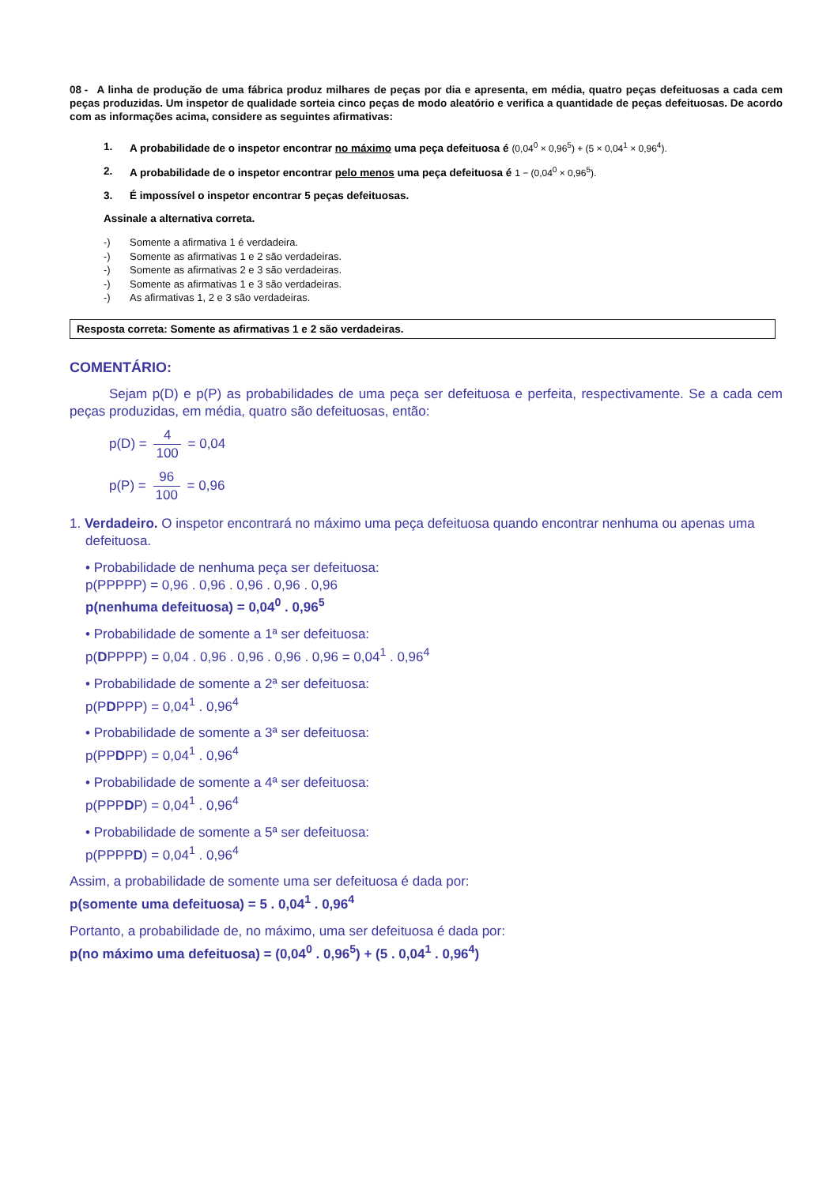08 - A linha de produção de uma fábrica produz milhares de peças por dia e apresenta, em média, quatro peças defeituosas a cada cem peças produzidas. Um inspetor de qualidade sorteia cinco peças de modo aleatório e verifica a quantidade de peças defeituosas. De acordo com as informações acima, considere as seguintes afirmativas:
1. A probabilidade de o inspetor encontrar no máximo uma peça defeituosa é (0,04<sup>0</sup> × 0,96<sup>5</sup>) + (5 × 0,04<sup>1</sup> × 0,96<sup>4</sup>).
2. A probabilidade de o inspetor encontrar pelo menos uma peça defeituosa é 1 − (0,04<sup>0</sup> × 0,96<sup>5</sup>).
3. É impossível o inspetor encontrar 5 peças defeituosas.
Assinale a alternativa correta.
-) Somente a afirmativa 1 é verdadeira.
-) Somente as afirmativas 1 e 2 são verdadeiras.
-) Somente as afirmativas 2 e 3 são verdadeiras.
-) Somente as afirmativas 1 e 3 são verdadeiras.
-) As afirmativas 1, 2 e 3 são verdadeiras.
Resposta correta: Somente as afirmativas 1 e 2 são verdadeiras.
COMENTÁRIO:
Sejam p(D) e p(P) as probabilidades de uma peça ser defeituosa e perfeita, respectivamente. Se a cada cem peças produzidas, em média, quatro são defeituosas, então:
p(D) = 4 100 = 0,04
p(P) = 96 100 = 0,96
1. Verdadeiro. O inspetor encontrará no máximo uma peça defeituosa quando encontrar nenhuma ou apenas uma defeituosa.
• Probabilidade de nenhuma peça ser defeituosa:
p(PPPPP) = 0,96 . 0,96 . 0,96 . 0,96 . 0,96
p(nenhuma defeituosa) = 0,04<sup>0</sup> . 0,96<sup>5</sup>
• Probabilidade de somente a 1ª ser defeituosa:
p(DPPPP) = 0,04 . 0,96 . 0,96 . 0,96 . 0,96 = 0,04<sup>1</sup> . 0,96<sup>4</sup>
• Probabilidade de somente a 2ª ser defeituosa:
p(PDPPP) = 0,04<sup>1</sup> . 0,96<sup>4</sup>
• Probabilidade de somente a 3ª ser defeituosa:
p(PPDPP) = 0,04<sup>1</sup> . 0,96<sup>4</sup>
• Probabilidade de somente a 4ª ser defeituosa:
p(PPPDP) = 0,04<sup>1</sup> . 0,96<sup>4</sup>
• Probabilidade de somente a 5ª ser defeituosa:
p(PPPPD) = 0,04<sup>1</sup> . 0,96<sup>4</sup>
Assim, a probabilidade de somente uma ser defeituosa é dada por:
p(somente uma defeituosa) = 5 . 0,04<sup>1</sup> . 0,96<sup>4</sup>
Portanto, a probabilidade de, no máximo, uma ser defeituosa é dada por:
p(no máximo uma defeituosa) = (0,04<sup>0</sup> . 0,96<sup>5</sup>) + (5 . 0,04<sup>1</sup> . 0,96<sup>4</sup>)